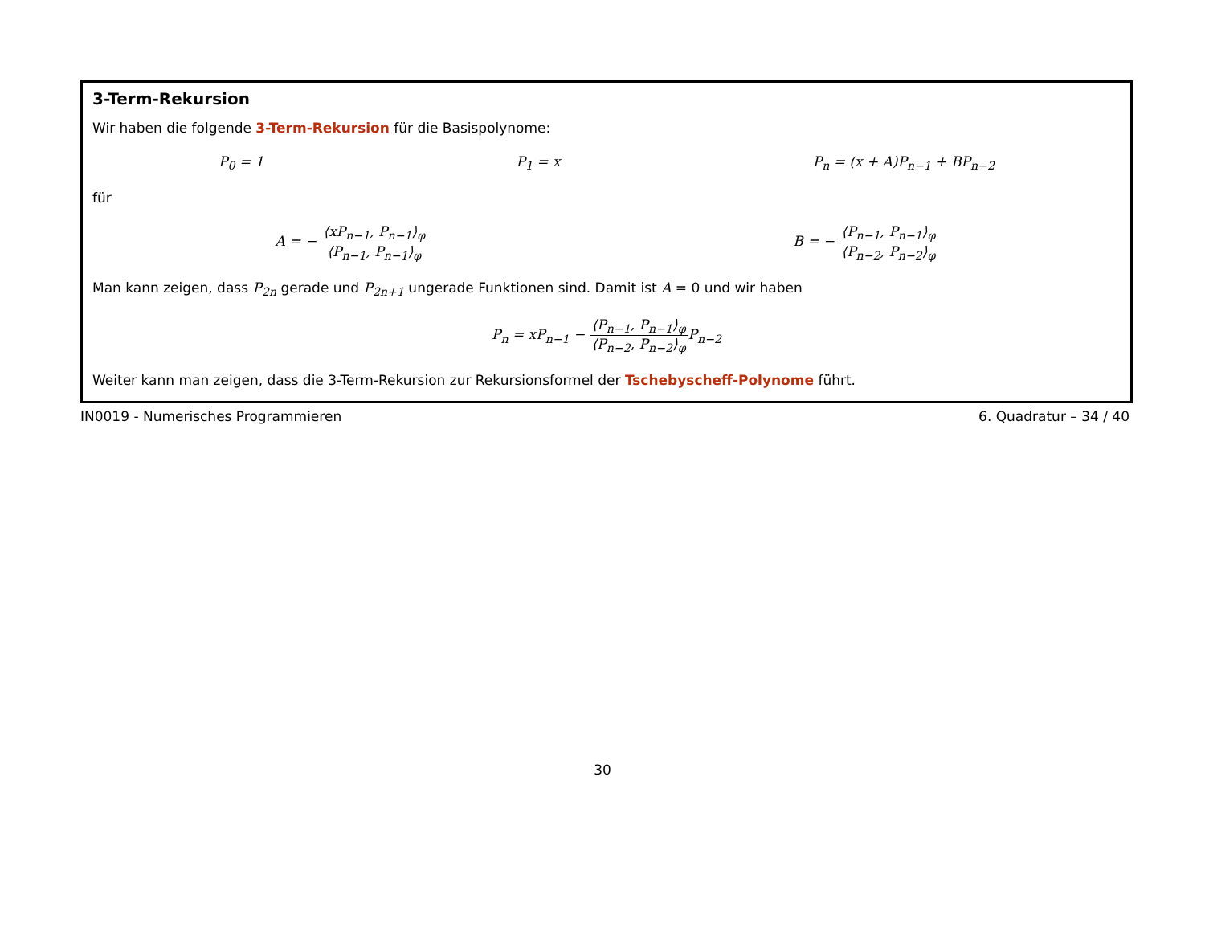3-Term-Rekursion
Wir haben die folgende 3-Term-Rekursion für die Basispolynome:
P<sub>0</sub> = 1 P<sub>1</sub> = x P<sub>n</sub> = (x + A)P<sub>n−1</sub> + BP<sub>n−2</sub>
für
A = − ⟨xP<sub>n−1</sub>, P<sub>n−1</sub>⟩<sub>φ</sub> ⟨P<sub>n−1</sub>, P<sub>n−1</sub>⟩<sub>φ</sub> B = − ⟨P<sub>n−1</sub>, P<sub>n−1</sub>⟩<sub>φ</sub> ⟨P<sub>n−2</sub>, P<sub>n−2</sub>⟩<sub>φ</sub>
Man kann zeigen, dass P<sub>2n</sub> gerade und P<sub>2n+1</sub> ungerade Funktionen sind. Damit ist A = 0 und wir haben
P<sub>n</sub> = xP<sub>n−1</sub> − ⟨P<sub>n−1</sub>, P<sub>n−1</sub>⟩<sub>φ</sub> ⟨P<sub>n−2</sub>, P<sub>n−2</sub>⟩<sub>φ</sub> P<sub>n−2</sub>
Weiter kann man zeigen, dass die 3-Term-Rekursion zur Rekursionsformel der Tschebyscheff-Polynome führt.
IN0019 - Numerisches Programmieren 6. Quadratur – 34 / 40
30